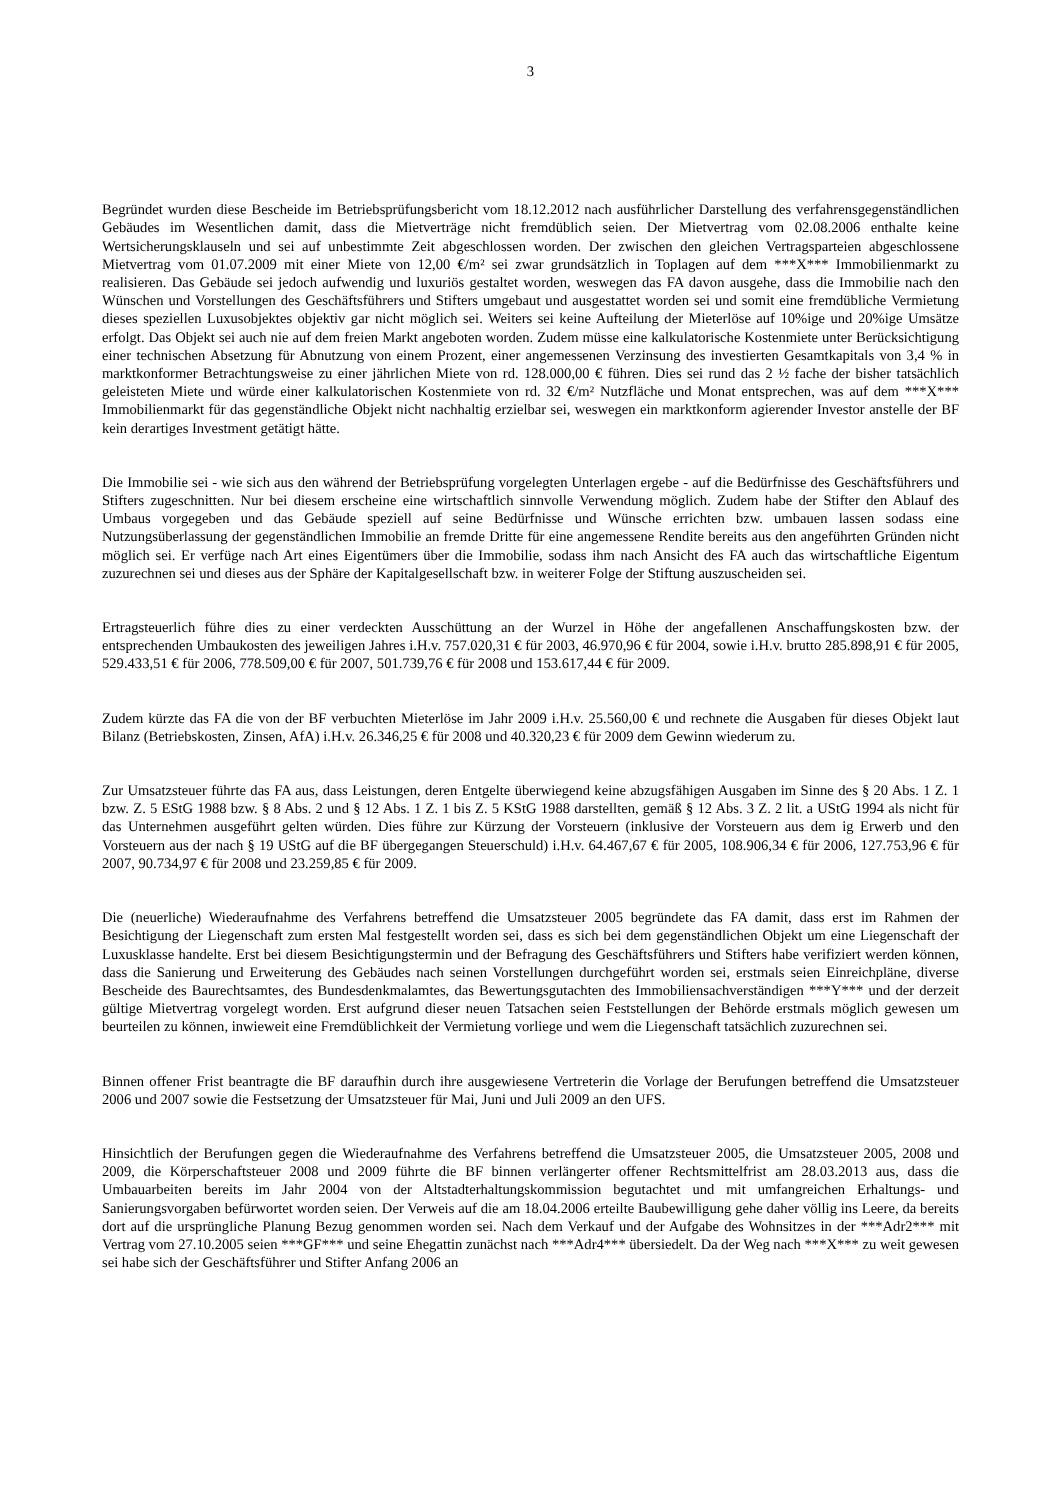3
Begründet wurden diese Bescheide im Betriebsprüfungsbericht vom 18.12.2012 nach ausführlicher Darstellung des verfahrensgegenständlichen Gebäudes im Wesentlichen damit, dass die Mietverträge nicht fremdüblich seien. Der Mietvertrag vom 02.08.2006 enthalte keine Wertsicherungsklauseln und sei auf unbestimmte Zeit abgeschlossen worden. Der zwischen den gleichen Vertragsparteien abgeschlossene Mietvertrag vom 01.07.2009 mit einer Miete von 12,00 €/m² sei zwar grundsätzlich in Toplagen auf dem ***X*** Immobilienmarkt zu realisieren. Das Gebäude sei jedoch aufwendig und luxuriös gestaltet worden, weswegen das FA davon ausgehe, dass die Immobilie nach den Wünschen und Vorstellungen des Geschäftsführers und Stifters umgebaut und ausgestattet worden sei und somit eine fremdübliche Vermietung dieses speziellen Luxusobjektes objektiv gar nicht möglich sei. Weiters sei keine Aufteilung der Mieterlöse auf 10%ige und 20%ige Umsätze erfolgt. Das Objekt sei auch nie auf dem freien Markt angeboten worden. Zudem müsse eine kalkulatorische Kostenmiete unter Berücksichtigung einer technischen Absetzung für Abnutzung von einem Prozent, einer angemessenen Verzinsung des investierten Gesamtkapitals von 3,4 % in marktkonformer Betrachtungsweise zu einer jährlichen Miete von rd. 128.000,00 € führen. Dies sei rund das 2 ½ fache der bisher tatsächlich geleisteten Miete und würde einer kalkulatorischen Kostenmiete von rd. 32 €/m² Nutzfläche und Monat entsprechen, was auf dem ***X*** Immobilienmarkt für das gegenständliche Objekt nicht nachhaltig erzielbar sei, weswegen ein marktkonform agierender Investor anstelle der BF kein derartiges Investment getätigt hätte.
Die Immobilie sei - wie sich aus den während der Betriebsprüfung vorgelegten Unterlagen ergebe - auf die Bedürfnisse des Geschäftsführers und Stifters zugeschnitten. Nur bei diesem erscheine eine wirtschaftlich sinnvolle Verwendung möglich. Zudem habe der Stifter den Ablauf des Umbaus vorgegeben und das Gebäude speziell auf seine Bedürfnisse und Wünsche errichten bzw. umbauen lassen sodass eine Nutzungsüberlassung der gegenständlichen Immobilie an fremde Dritte für eine angemessene Rendite bereits aus den angeführten Gründen nicht möglich sei. Er verfüge nach Art eines Eigentümers über die Immobilie, sodass ihm nach Ansicht des FA auch das wirtschaftliche Eigentum zuzurechnen sei und dieses aus der Sphäre der Kapitalgesellschaft bzw. in weiterer Folge der Stiftung auszuscheiden sei.
Ertragsteuerlich führe dies zu einer verdeckten Ausschüttung an der Wurzel in Höhe der angefallenen Anschaffungskosten bzw. der entsprechenden Umbaukosten des jeweiligen Jahres i.H.v. 757.020,31 € für 2003, 46.970,96 € für 2004, sowie i.H.v. brutto 285.898,91 € für 2005, 529.433,51 € für 2006, 778.509,00 € für 2007, 501.739,76 € für 2008 und 153.617,44 € für 2009.
Zudem kürzte das FA die von der BF verbuchten Mieterlöse im Jahr 2009 i.H.v. 25.560,00 € und rechnete die Ausgaben für dieses Objekt laut Bilanz (Betriebskosten, Zinsen, AfA) i.H.v. 26.346,25 € für 2008 und 40.320,23 € für 2009 dem Gewinn wiederum zu.
Zur Umsatzsteuer führte das FA aus, dass Leistungen, deren Entgelte überwiegend keine abzugsfähigen Ausgaben im Sinne des § 20 Abs. 1 Z. 1 bzw. Z. 5 EStG 1988 bzw. § 8 Abs. 2 und § 12 Abs. 1 Z. 1 bis Z. 5 KStG 1988 darstellten, gemäß § 12 Abs. 3 Z. 2 lit. a UStG 1994 als nicht für das Unternehmen ausgeführt gelten würden. Dies führe zur Kürzung der Vorsteuern (inklusive der Vorsteuern aus dem ig Erwerb und den Vorsteuern aus der nach § 19 UStG auf die BF übergegangen Steuerschuld) i.H.v. 64.467,67 € für 2005, 108.906,34 € für 2006, 127.753,96 € für 2007, 90.734,97 € für 2008 und 23.259,85 € für 2009.
Die (neuerliche) Wiederaufnahme des Verfahrens betreffend die Umsatzsteuer 2005 begründete das FA damit, dass erst im Rahmen der Besichtigung der Liegenschaft zum ersten Mal festgestellt worden sei, dass es sich bei dem gegenständlichen Objekt um eine Liegenschaft der Luxusklasse handelte. Erst bei diesem Besichtigungstermin und der Befragung des Geschäftsführers und Stifters habe verifiziert werden können, dass die Sanierung und Erweiterung des Gebäudes nach seinen Vorstellungen durchgeführt worden sei, erstmals seien Einreichpläne, diverse Bescheide des Baurechtsamtes, des Bundesdenkmalamtes, das Bewertungsgutachten des Immobiliensachverständigen ***Y*** und der derzeit gültige Mietvertrag vorgelegt worden. Erst aufgrund dieser neuen Tatsachen seien Feststellungen der Behörde erstmals möglich gewesen um beurteilen zu können, inwieweit eine Fremdüblichkeit der Vermietung vorliege und wem die Liegenschaft tatsächlich zuzurechnen sei.
Binnen offener Frist beantragte die BF daraufhin durch ihre ausgewiesene Vertreterin die Vorlage der Berufungen betreffend die Umsatzsteuer 2006 und 2007 sowie die Festsetzung der Umsatzsteuer für Mai, Juni und Juli 2009 an den UFS.
Hinsichtlich der Berufungen gegen die Wiederaufnahme des Verfahrens betreffend die Umsatzsteuer 2005, die Umsatzsteuer 2005, 2008 und 2009, die Körperschaftsteuer 2008 und 2009 führte die BF binnen verlängerter offener Rechtsmittelfrist am 28.03.2013 aus, dass die Umbauarbeiten bereits im Jahr 2004 von der Altstadterhaltungskommission begutachtet und mit umfangreichen Erhaltungs- und Sanierungsvorgaben befürwortet worden seien. Der Verweis auf die am 18.04.2006 erteilte Baubewilligung gehe daher völlig ins Leere, da bereits dort auf die ursprüngliche Planung Bezug genommen worden sei. Nach dem Verkauf und der Aufgabe des Wohnsitzes in der ***Adr2*** mit Vertrag vom 27.10.2005 seien ***GF*** und seine Ehegattin zunächst nach ***Adr4*** übersiedelt. Da der Weg nach ***X*** zu weit gewesen sei habe sich der Geschäftsführer und Stifter Anfang 2006 an